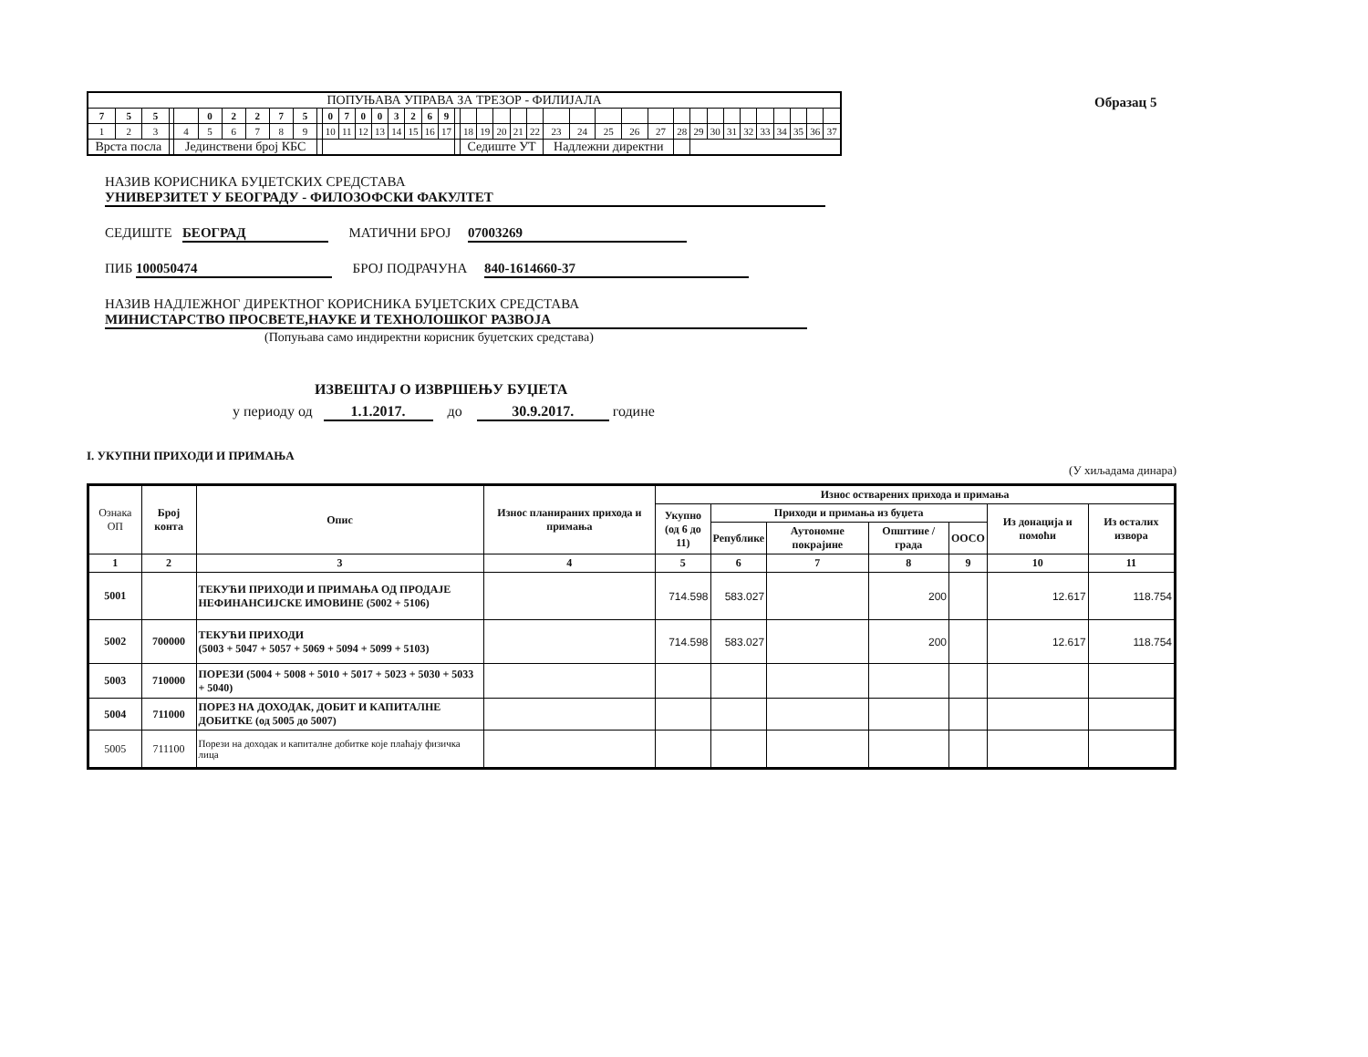Образац 5
| ПОПУЊАВА УПРАВА ЗА ТРЕЗОР - ФИЛИЈАЛА | | | | | | | | | | | | | | | | | | | | | | | | | | | | | | | | | | | | | | | |
| 7 | 5 | 5 | | | 0 | 2 | 2 | 7 | 5 | | 0 | 7 | 0 | 0 | 3 | 2 | 6 | 9 | | | | | | | | | | | | | | | | | | | | | |
| 1 | 2 | 3 | | 4 | 5 | 6 | 7 | 8 | 9 | | 10 | 11 | 12 | 13 | 14 | 15 | 16 | 17 | | 18 | 19 | 20 | 21 | 22 | 23 | 24 | 25 | 26 | 27 | 28 | 29 | 30 | 31 | 32 | 33 | 34 | 35 | 36 | 37 |
| Врста посла | | | | Јединствени број КБС | | | | | | | | | | | | | | | | Седиште УТ | | | | | Надлежни директни | | | | | | | | | | | | | | |
НАЗИВ КОРИСНИКА БУЏЕТСКИХ СРЕДСТАВА
УНИВЕРЗИТЕТ У БЕОГРАДУ - ФИЛОЗОФСКИ ФАКУЛТЕТ
СЕДИШТЕ БЕОГРАД МАТИЧНИ БРОЈ 07003269
ПИБ 100050474 БРОЈ ПОДРАЧУНА 840-1614660-37
НАЗИВ НАДЛЕЖНОГ ДИРЕКТНОГ КОРИСНИКА БУЏЕТСКИХ СРЕДСТАВА
МИНИСТАРСТВО ПРОСВЕТЕ,НАУКЕ И ТЕХНОЛОШКОГ РАЗВОЈА
(Попуњава само индиректни корисник буџетских средстава)
ИЗВЕШТАЈ О ИЗВРШЕЊУ БУЏЕТА
у периоду од 1.1.2017. до 30.9.2017. године
I. УКУПНИ ПРИХОДИ И ПРИМАЊА
(У хиљадама динара)
| Ознака ОП | Број конта | Опис | Износ планираних прихода и примања | Износ остварених прихода и примања | | | | | | |
| --- | --- | --- | --- | --- | --- | --- | --- | --- | --- | --- |
| | | | | Укупно (од 6 до 11) | Приходи и примања из буџета | | | | Из донација и помоћи | Из осталих извора |
| | | | | | Републике | Аутономне покрајине | Општине / града | ООСО | | |
| 1 | 2 | 3 | 4 | 5 | 6 | 7 | 8 | 9 | 10 | 11 |
| 5001 | | ТЕКУЋИ ПРИХОДИ И ПРИМАЊА ОД ПРОДАЈЕ НЕФИНАНСИЈСКЕ ИМОВИНЕ (5002 + 5106) | | 714.598 | 583.027 | | 200 | | 12.617 | 118.754 |
| 5002 | 700000 | ТЕКУЋИ ПРИХОДИ (5003 + 5047 + 5057 + 5069 + 5094 + 5099 + 5103) | | 714.598 | 583.027 | | 200 | | 12.617 | 118.754 |
| 5003 | 710000 | ПОРЕЗИ (5004 + 5008 + 5010 + 5017 + 5023 + 5030 + 5033 + 5040) | | | | | | | | |
| 5004 | 711000 | ПОРЕЗ НА ДОХОДАК, ДОБИТ И КАПИТАЛНЕ ДОБИТКЕ (од 5005 до 5007) | | | | | | | | |
| 5005 | 711100 | Порези на доходак и капиталне добитке које плаћају физичка лица | | | | | | | | |